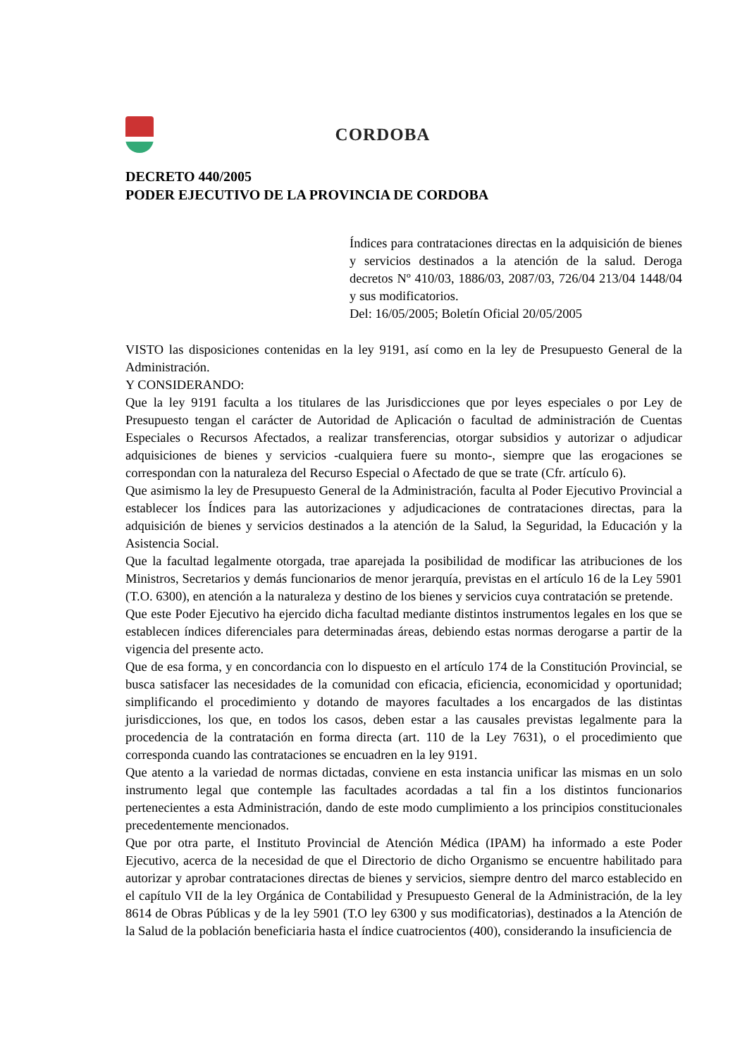CORDOBA
DECRETO 440/2005
PODER EJECUTIVO DE LA PROVINCIA DE CORDOBA
Índices para contrataciones directas en la adquisición de bienes y servicios destinados a la atención de la salud. Deroga decretos Nº 410/03, 1886/03, 2087/03, 726/04 213/04 1448/04 y sus modificatorios.
Del: 16/05/2005; Boletín Oficial 20/05/2005
VISTO las disposiciones contenidas en la ley 9191, así como en la ley de Presupuesto General de la Administración.
Y CONSIDERANDO:
Que la ley 9191 faculta a los titulares de las Jurisdicciones que por leyes especiales o por Ley de Presupuesto tengan el carácter de Autoridad de Aplicación o facultad de administración de Cuentas Especiales o Recursos Afectados, a realizar transferencias, otorgar subsidios y autorizar o adjudicar adquisiciones de bienes y servicios -cualquiera fuere su monto-, siempre que las erogaciones se correspondan con la naturaleza del Recurso Especial o Afectado de que se trate (Cfr. artículo 6).
Que asimismo la ley de Presupuesto General de la Administración, faculta al Poder Ejecutivo Provincial a establecer los Índices para las autorizaciones y adjudicaciones de contrataciones directas, para la adquisición de bienes y servicios destinados a la atención de la Salud, la Seguridad, la Educación y la Asistencia Social.
Que la facultad legalmente otorgada, trae aparejada la posibilidad de modificar las atribuciones de los Ministros, Secretarios y demás funcionarios de menor jerarquía, previstas en el artículo 16 de la Ley 5901 (T.O. 6300), en atención a la naturaleza y destino de los bienes y servicios cuya contratación se pretende.
Que este Poder Ejecutivo ha ejercido dicha facultad mediante distintos instrumentos legales en los que se establecen índices diferenciales para determinadas áreas, debiendo estas normas derogarse a partir de la vigencia del presente acto.
Que de esa forma, y en concordancia con lo dispuesto en el artículo 174 de la Constitución Provincial, se busca satisfacer las necesidades de la comunidad con eficacia, eficiencia, economicidad y oportunidad; simplificando el procedimiento y dotando de mayores facultades a los encargados de las distintas jurisdicciones, los que, en todos los casos, deben estar a las causales previstas legalmente para la procedencia de la contratación en forma directa (art. 110 de la Ley 7631), o el procedimiento que corresponda cuando las contrataciones se encuadren en la ley 9191.
Que atento a la variedad de normas dictadas, conviene en esta instancia unificar las mismas en un solo instrumento legal que contemple las facultades acordadas a tal fin a los distintos funcionarios pertenecientes a esta Administración, dando de este modo cumplimiento a los principios constitucionales precedentemente mencionados.
Que por otra parte, el Instituto Provincial de Atención Médica (IPAM) ha informado a este Poder Ejecutivo, acerca de la necesidad de que el Directorio de dicho Organismo se encuentre habilitado para autorizar y aprobar contrataciones directas de bienes y servicios, siempre dentro del marco establecido en el capítulo VII de la ley Orgánica de Contabilidad y Presupuesto General de la Administración, de la ley 8614 de Obras Públicas y de la ley 5901 (T.O ley 6300 y sus modificatorias), destinados a la Atención de la Salud de la población beneficiaria hasta el índice cuatrocientos (400), considerando la insuficiencia de